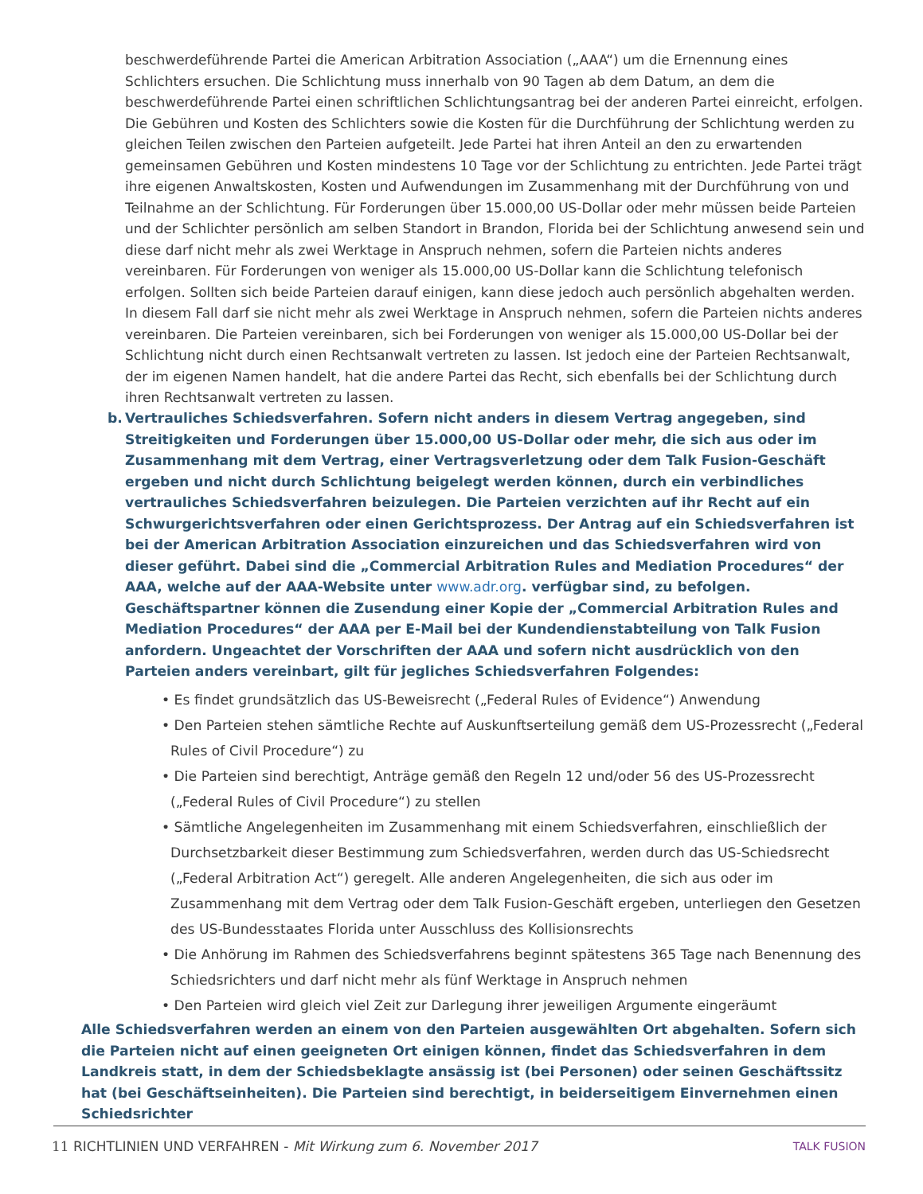beschwerdeführende Partei die American Arbitration Association („AAA“) um die Ernennung eines Schlichters ersuchen. Die Schlichtung muss innerhalb von 90 Tagen ab dem Datum, an dem die beschwerdeführende Partei einen schriftlichen Schlichtungsantrag bei der anderen Partei einreicht, erfolgen. Die Gebühren und Kosten des Schlichters sowie die Kosten für die Durchführung der Schlichtung werden zu gleichen Teilen zwischen den Parteien aufgeteilt. Jede Partei hat ihren Anteil an den zu erwartenden gemeinsamen Gebühren und Kosten mindestens 10 Tage vor der Schlichtung zu entrichten. Jede Partei trägt ihre eigenen Anwaltskosten, Kosten und Aufwendungen im Zusammenhang mit der Durchführung von und Teilnahme an der Schlichtung. Für Forderungen über 15.000,00 US-Dollar oder mehr müssen beide Parteien und der Schlichter persönlich am selben Standort in Brandon, Florida bei der Schlichtung anwesend sein und diese darf nicht mehr als zwei Werktage in Anspruch nehmen, sofern die Parteien nichts anderes vereinbaren. Für Forderungen von weniger als 15.000,00 US-Dollar kann die Schlichtung telefonisch erfolgen. Sollten sich beide Parteien darauf einigen, kann diese jedoch auch persönlich abgehalten werden. In diesem Fall darf sie nicht mehr als zwei Werktage in Anspruch nehmen, sofern die Parteien nichts anderes vereinbaren. Die Parteien vereinbaren, sich bei Forderungen von weniger als 15.000,00 US-Dollar bei der Schlichtung nicht durch einen Rechtsanwalt vertreten zu lassen. Ist jedoch eine der Parteien Rechtsanwalt, der im eigenen Namen handelt, hat die andere Partei das Recht, sich ebenfalls bei der Schlichtung durch ihren Rechtsanwalt vertreten zu lassen.
b. Vertrauliches Schiedsverfahren. Sofern nicht anders in diesem Vertrag angegeben, sind Streitigkeiten und Forderungen über 15.000,00 US-Dollar oder mehr, die sich aus oder im Zusammenhang mit dem Vertrag, einer Vertragsverletzung oder dem Talk Fusion-Geschäft ergeben und nicht durch Schlichtung beigelegt werden können, durch ein verbindliches vertrauliches Schiedsverfahren beizulegen. Die Parteien verzichten auf ihr Recht auf ein Schwurgerichtsverfahren oder einen Gerichtsprozess. Der Antrag auf ein Schiedsverfahren ist bei der American Arbitration Association einzureichen und das Schiedsverfahren wird von dieser geführt. Dabei sind die „Commercial Arbitration Rules and Mediation Procedures“ der AAA, welche auf der AAA-Website unter www.adr.org. verfügbar sind, zu befolgen. Geschäftspartner können die Zusendung einer Kopie der „Commercial Arbitration Rules and Mediation Procedures“ der AAA per E-Mail bei der Kundendienstabteilung von Talk Fusion anfordern. Ungeachtet der Vorschriften der AAA und sofern nicht ausdrücklich von den Parteien anders vereinbart, gilt für jegliches Schiedsverfahren Folgendes:
• Es findet grundsätzlich das US-Beweisrecht („Federal Rules of Evidence“) Anwendung
• Den Parteien stehen sämtliche Rechte auf Auskunftserteilung gemäß dem US-Prozessrecht („Federal Rules of Civil Procedure“) zu
• Die Parteien sind berechtigt, Anträge gemäß den Regeln 12 und/oder 56 des US-Prozessrecht („Federal Rules of Civil Procedure“) zu stellen
• Sämtliche Angelegenheiten im Zusammenhang mit einem Schiedsverfahren, einschließlich der Durchsetzbarkeit dieser Bestimmung zum Schiedsverfahren, werden durch das US-Schiedsrecht („Federal Arbitration Act“) geregelt. Alle anderen Angelegenheiten, die sich aus oder im Zusammenhang mit dem Vertrag oder dem Talk Fusion-Geschäft ergeben, unterliegen den Gesetzen des US-Bundesstaates Florida unter Ausschluss des Kollisionsrechts
• Die Anhörung im Rahmen des Schiedsverfahrens beginnt spätestens 365 Tage nach Benennung des Schiedsrichters und darf nicht mehr als fünf Werktage in Anspruch nehmen
• Den Parteien wird gleich viel Zeit zur Darlegung ihrer jeweiligen Argumente eingeräumt
Alle Schiedsverfahren werden an einem von den Parteien ausgewählten Ort abgehalten. Sofern sich die Parteien nicht auf einen geeigneten Ort einigen können, findet das Schiedsverfahren in dem Landkreis statt, in dem der Schiedsbeklagte ansässig ist (bei Personen) oder seinen Geschäftssitz hat (bei Geschäftseinheiten). Die Parteien sind berechtigt, in beiderseitigem Einvernehmen einen Schiedsrichter
11 RICHTLINIEN UND VERFAHREN - Mit Wirkung zum 6. November 2017
TALK FUSION